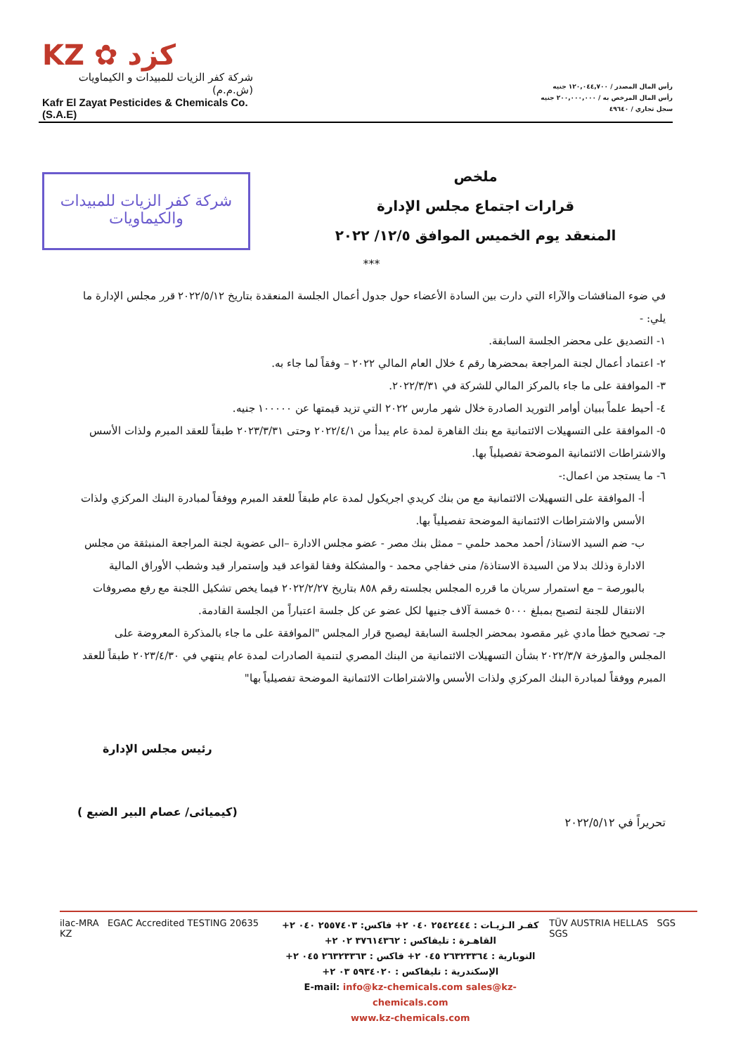KZ ✿ كزد
شركة كفر الزيات للمبيدات و الكيماويات (ش.م.م)
Kafr El Zayat Pesticides & Chemicals Co.(S.A.E)
رأس المال المصدر / ١٢٠,٠٤٤,٧٠٠ جنيه
رأس المال المرخص به / ٢٠٠,٠٠٠,٠٠٠ جنيه
سجل تجاري / ٤٩٦٤٠
شركة كفر الزيات للمبيدات والكيماويات
ملخص
قرارات اجتماع مجلس الإدارة
المنعقد يوم الخميس الموافق ١٢/٥/ ٢٠٢٢
***
في ضوء المناقشات والآراء التي دارت بين السادة الأعضاء حول جدول أعمال الجلسة المنعقدة بتاريخ ٢٠٢٢/٥/١٢ قرر مجلس الإدارة ما يلي: -
١- التصديق على محضر الجلسة السابقة.
٢- اعتماد أعمال لجنة المراجعة بمحضرها رقم ٤ خلال العام المالي ٢٠٢٢ – وفقاً لما جاء به.
٣- الموافقة على ما جاء بالمركز المالي للشركة في ٢٠٢٢/٣/٣١.
٤- أحيط علماً ببيان أوامر التوريد الصادرة خلال شهر مارس ٢٠٢٢ التي تزيد قيمتها عن ١٠٠٠٠٠ جنيه.
٥- الموافقة على التسهيلات الائتمانية مع بنك القاهرة لمدة عام يبدأ من ٢٠٢٢/٤/١ وحتى ٢٠٢٣/٣/٣١ طبقاً للعقد المبرم ولذات الأسس والاشتراطات الائتمانية الموضحة تفصيلياً بها.
٦- ما يستجد من اعمال:-
أ- الموافقة على التسهيلات الائتمانية مع من بنك كريدي اجريكول لمدة عام طبقاً للعقد المبرم ووفقاً لمبادرة البنك المركزي ولذات الأسس والاشتراطات الائتمانية الموضحة تفصيلياً بها.
ب- ضم السيد الاستاذ/ أحمد محمد حلمي – ممثل بنك مصر - عضو مجلس الادارة –الى عضوية لجنة المراجعة المنبثقة من مجلس الادارة وذلك بدلا من السيدة الاستاذة/ منى خفاجي محمد - والمشكلة وفقا لقواعد قيد وإستمرار قيد وشطب الأوراق المالية بالبورصة – مع استمرار سريان ما قرره المجلس بجلسته رقم ٨٥٨ بتاريخ ٢٠٢٢/٢/٢٧ فيما يخص تشكيل اللجنة مع رفع مصروفات الانتقال للجنة لتصبح بمبلغ ٥٠٠٠ خمسة آلاف جنيها لكل عضو عن كل جلسة اعتباراً من الجلسة القادمة.
جـ- تصحيح خطأ مادي غير مقصود بمحضر الجلسة السابقة ليصبح قرار المجلس "الموافقة على ما جاء بالمذكرة المعروضة على المجلس والمؤرخة ٢٠٢٢/٣/٧ بشأن التسهيلات الائتمانية من البنك المصري لتنمية الصادرات لمدة عام ينتهي في ٢٠٢٣/٤/٣٠ طبقاً للعقد المبرم ووفقاً لمبادرة البنك المركزي ولذات الأسس والاشتراطات الائتمانية الموضحة تفصيلياً بها"
تحريراً في ٢٠٢٢/٥/١٢
رئيس مجلس الإدارة
(كيميائى/ عصام البير الضبع )
ilac-MRA EGAC Accredited TESTING 20635 KZ
كفـر الـزيـات : ٢٥٤٢٤٤٤ ٠٤٠ ٢+ فاكس: ٢٥٥٧٤٠٣ ٠٤٠ ٢+
القاهـرة : تليفاكس : ٣٧٦١٤٣٦٢ ٠٢ ٢+
النوبارية : ٢٦٣٢٣٣٦٤ ٠٤٥ ٢+ فاكس : ٢٦٣٢٣٣٦٣ ٠٤٥ ٢+
الإسكندرية : تليفاكس : ٥٩٣٤٠٢٠ ٠٣ ٢+
E-mail: info@kz-chemicals.com sales@kz-chemicals.com
www.kz-chemicals.com
TÜV AUSTRIA HELLAS SGS SGS